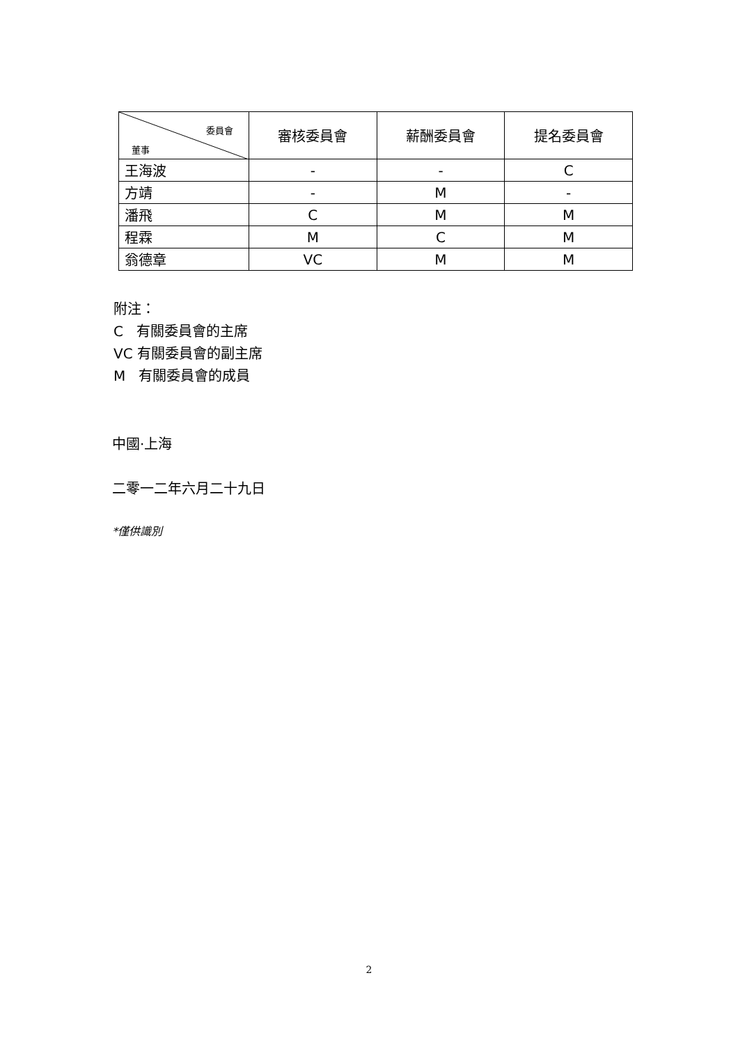| 委員會 董事 | 審核委員會 | 薪酬委員會 | 提名委員會 |
| --- | --- | --- | --- |
| 王海波 | - | - | C |
| 方靖 | - | M | - |
| 潘飛 | C | M | M |
| 程霖 | M | C | M |
| 翁德章 | VC | M | M |
附注：
C 有關委員會的主席
VC 有關委員會的副主席
M 有關委員會的成員
中國·上海
二零一二年六月二十九日
*僅供識別
2